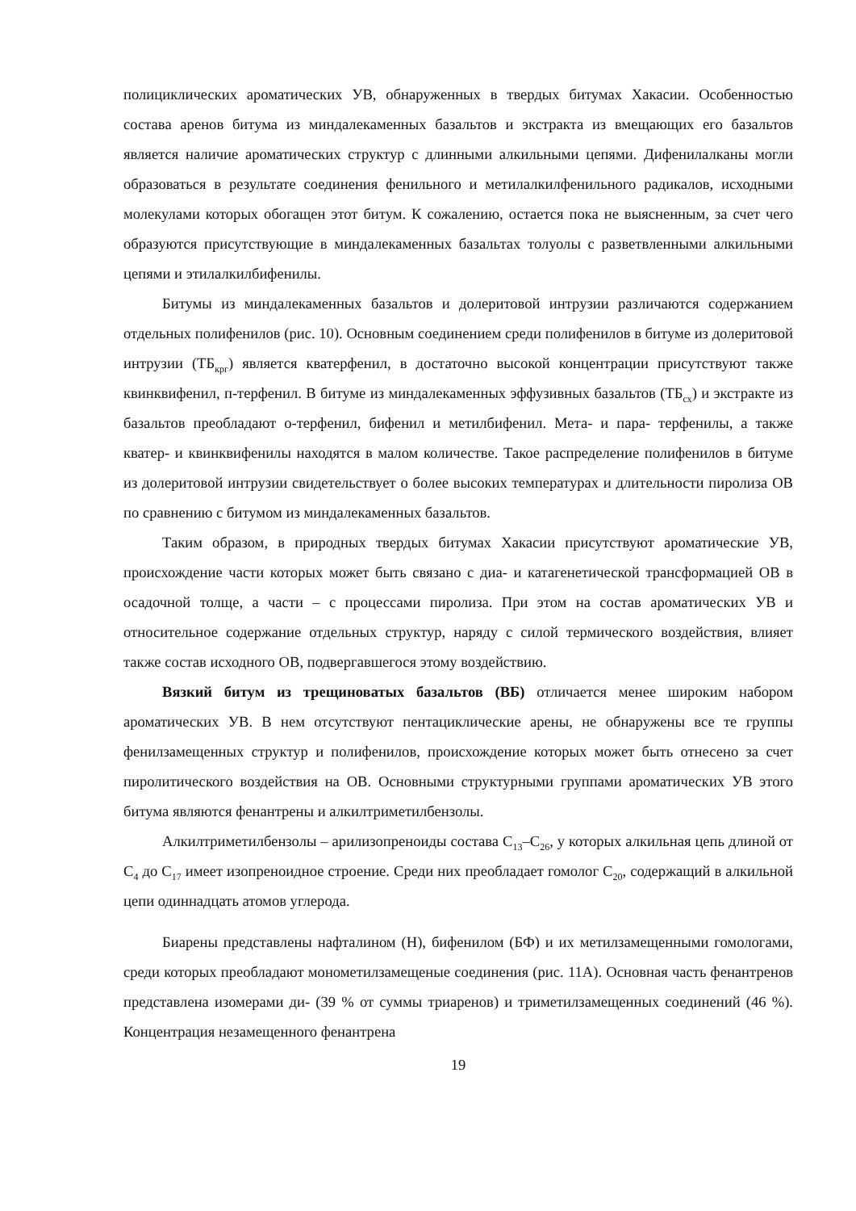полициклических ароматических УВ, обнаруженных в твердых битумах Хакасии. Особенностью состава аренов битума из миндалекаменных базальтов и экстракта из вмещающих его базальтов является наличие ароматических структур с длинными алкильными цепями. Дифенилалканы могли образоваться в результате соединения фенильного и метилалкилфенильного радикалов, исходными молекулами которых обогащен этот битум. К сожалению, остается пока не выясненным, за счет чего образуются присутствующие в миндалекаменных базальтах толуолы с разветвленными алкильными цепями и этилалкилбифенилы.
Битумы из миндалекаменных базальтов и долеритовой интрузии различаются содержанием отдельных полифенилов (рис. 10). Основным соединением среди полифенилов в битуме из долеритовой интрузии (ТБ<sub>крг</sub>) является кватерфенил, в достаточно высокой концентрации присутствуют также квинквифенил, п-терфенил. В битуме из миндалекаменных эффузивных базальтов (ТБ<sub>сх</sub>) и экстракте из базальтов преобладают о-терфенил, бифенил и метилбифенил. Мета- и пара- терфенилы, а также кватер- и квинквифенилы находятся в малом количестве. Такое распределение полифенилов в битуме из долеритовой интрузии свидетельствует о более высоких температурах и длительности пиролиза ОВ по сравнению с битумом из миндалекаменных базальтов.
Таким образом, в природных твердых битумах Хакасии присутствуют ароматические УВ, происхождение части которых может быть связано с диа- и катагенетической трансформацией ОВ в осадочной толще, а части – с процессами пиролиза. При этом на состав ароматических УВ и относительное содержание отдельных структур, наряду с силой термического воздействия, влияет также состав исходного ОВ, подвергавшегося этому воздействию.
Вязкий битум из трещиноватых базальтов (ВБ) отличается менее широким набором ароматических УВ. В нем отсутствуют пентациклические арены, не обнаружены все те группы фенилзамещенных структур и полифенилов, происхождение которых может быть отнесено за счет пиролитического воздействия на ОВ. Основными структурными группами ароматических УВ этого битума являются фенантрены и алкилтриметилбензолы.
Алкилтриметилбензолы – арилизопреноиды состава С<sub>13</sub>–С<sub>26</sub>, у которых алкильная цепь длиной от С<sub>4</sub> до С<sub>17</sub> имеет изопреноидное строение. Среди них преобладает гомолог С<sub>20</sub>, содержащий в алкильной цепи одиннадцать атомов углерода.
Биарены представлены нафталином (Н), бифенилом (БФ) и их метилзамещенными гомологами, среди которых преобладают монометилзамещеные соединения (рис. 11А). Основная часть фенантренов представлена изомерами ди- (39 % от суммы триаренов) и триметилзамещенных соединений (46 %). Концентрация незамещенного фенантрена
19